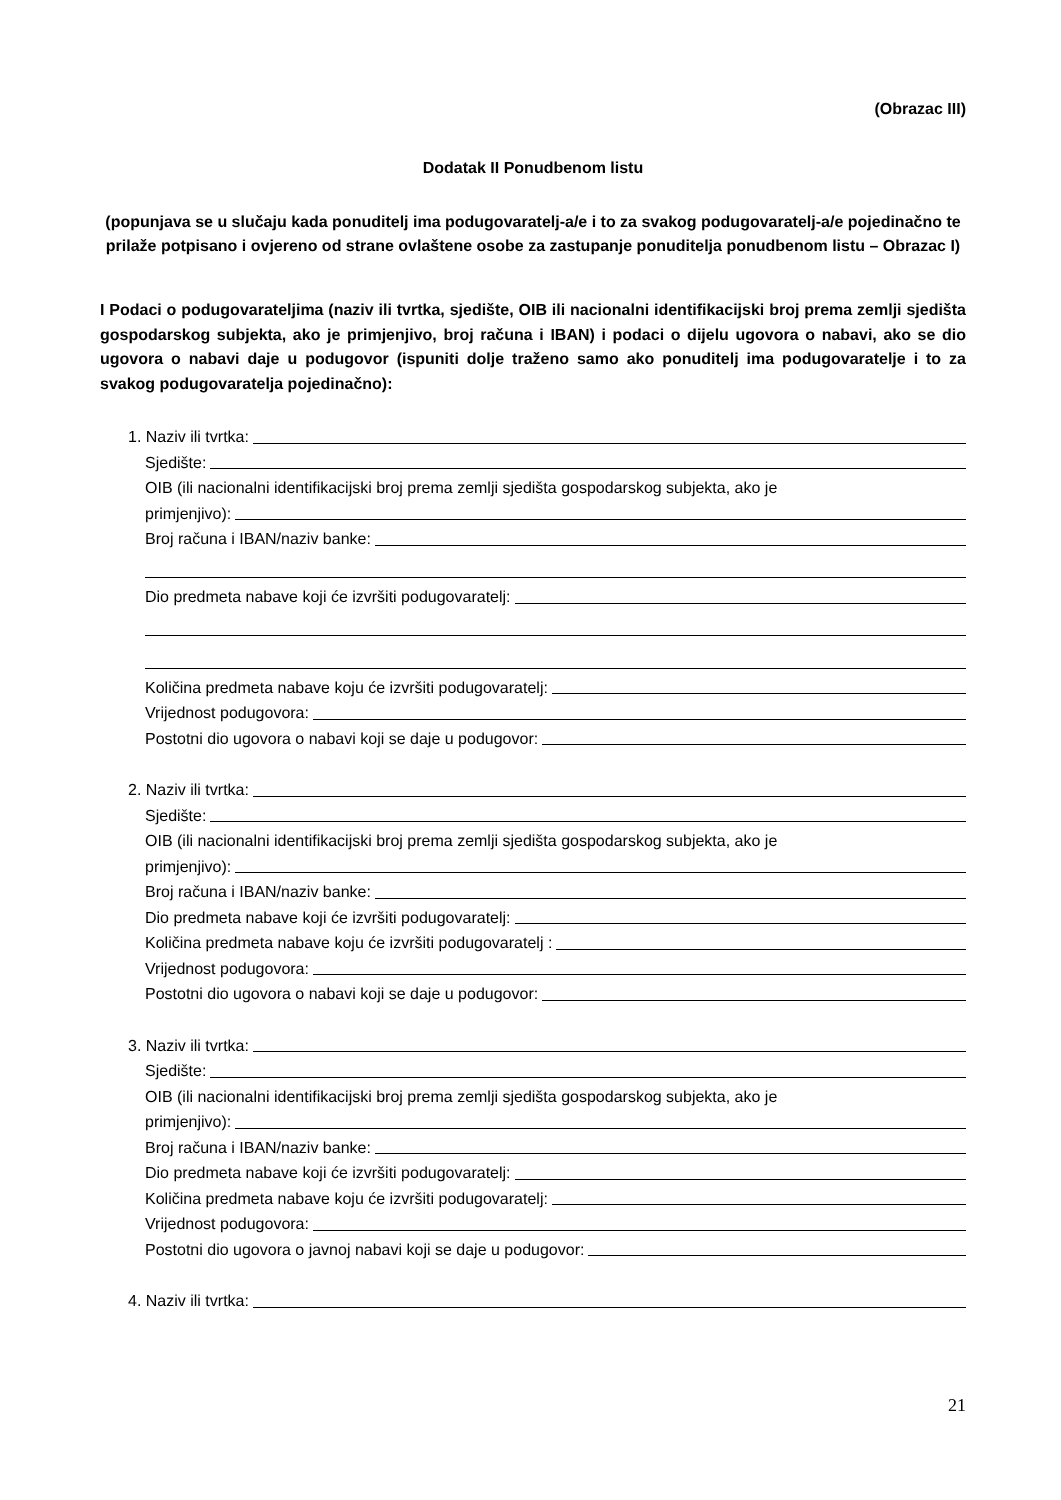(Obrazac III)
Dodatak II Ponudbenom listu
(popunjava se u slučaju kada ponuditelj ima podugovaratelj-a/e i to za svakog podugovaratelj-a/e pojedinačno te prilaže potpisano i ovjereno od strane ovlaštene osobe za zastupanje ponuditelja ponudbenom listu – Obrazac I)
I Podaci o podugovarateljima (naziv ili tvrtka, sjedište, OIB ili nacionalni identifikacijski broj prema zemlji sjedišta gospodarskog subjekta, ako je primjenjivo, broj računa i IBAN) i podaci o dijelu ugovora o nabavi, ako se dio ugovora o nabavi daje u podugovor (ispuniti dolje traženo samo ako ponuditelj ima podugovaratelje i to za svakog podugovaratelja pojedinačno):
1. Naziv ili tvrtka:
Sjedište:
OIB (ili nacionalni identifikacijski broj prema zemlji sjedišta gospodarskog subjekta, ako je
primjenjivo):
Broj računa i IBAN/naziv banke:
Dio predmeta nabave koji će izvršiti podugovaratelj:
Količina predmeta nabave koju će izvršiti podugovaratelj:
Vrijednost podugovora:
Postotni dio ugovora o nabavi koji se daje u podugovor:
2. Naziv ili tvrtka:
Sjedište:
OIB (ili nacionalni identifikacijski broj prema zemlji sjedišta gospodarskog subjekta, ako je
primjenjivo):
Broj računa i IBAN/naziv banke:
Dio predmeta nabave koji će izvršiti podugovaratelj:
Količina predmeta nabave koju će izvršiti podugovaratelj :
Vrijednost podugovora:
Postotni dio ugovora o nabavi koji se daje u podugovor:
3. Naziv ili tvrtka:
Sjedište:
OIB (ili nacionalni identifikacijski broj prema zemlji sjedišta gospodarskog subjekta, ako je
primjenjivo):
Broj računa i IBAN/naziv banke:
Dio predmeta nabave koji će izvršiti podugovaratelj:
Količina predmeta nabave koju će izvršiti podugovaratelj:
Vrijednost podugovora:
Postotni dio ugovora o javnoj nabavi koji se daje u podugovor:
4. Naziv ili tvrtka:
21